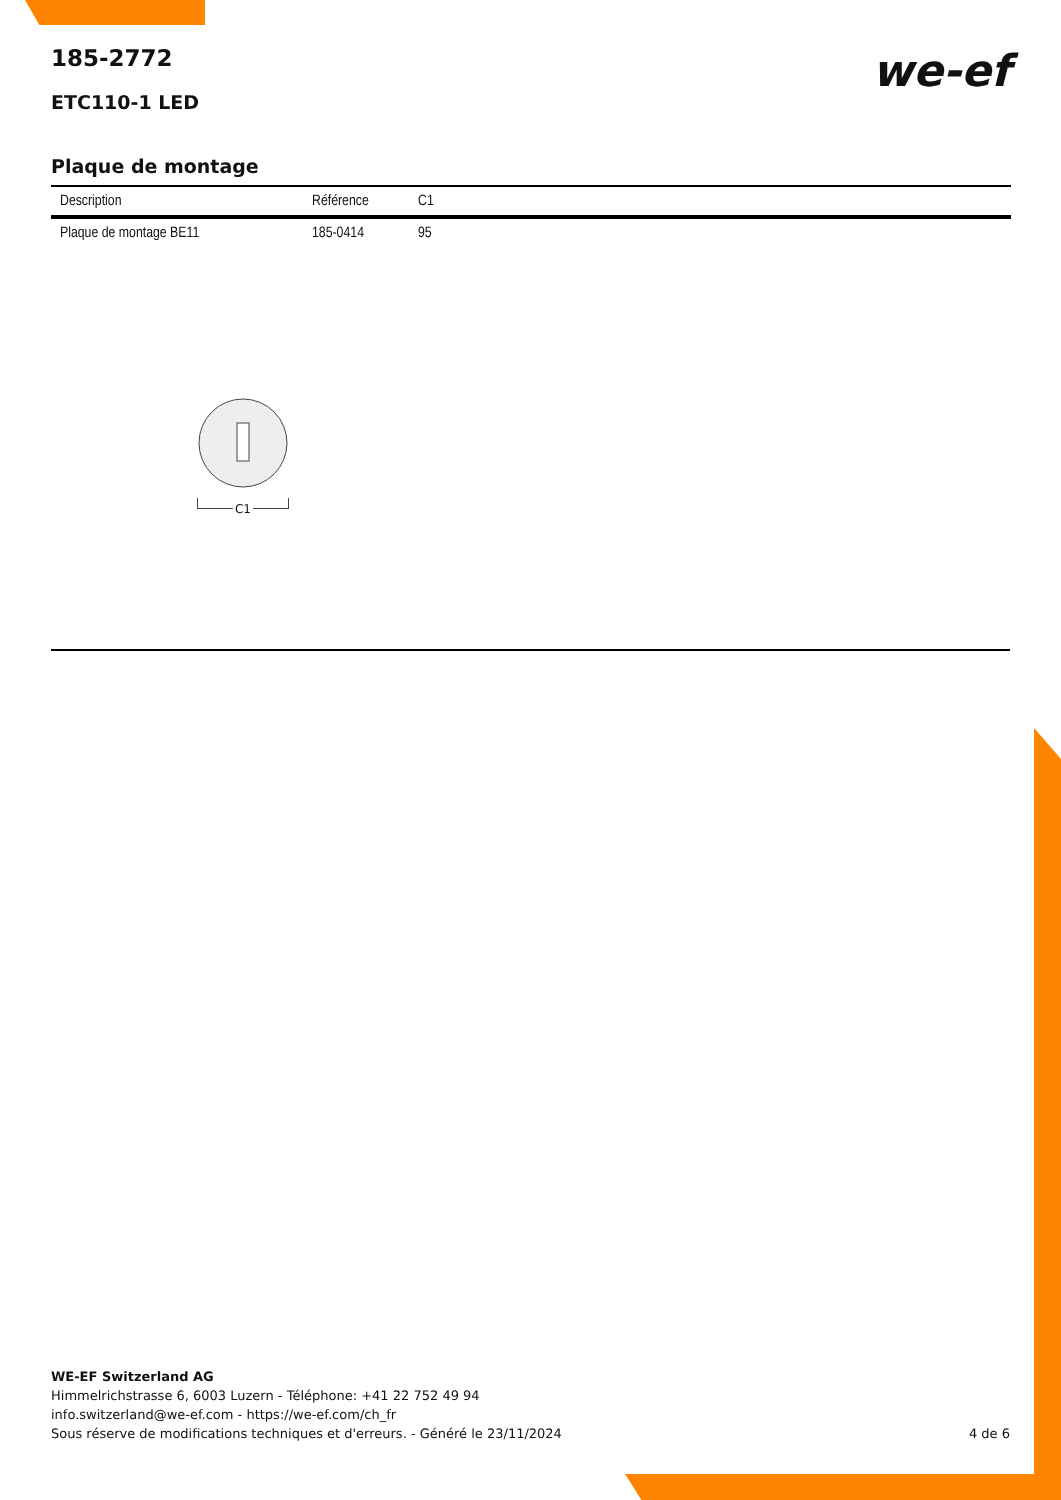we-ef
185-2772
ETC110-1 LED
Plaque de montage
| Description | Référence | C1 |
| --- | --- | --- |
| Plaque de montage BE11 | 185-0414 | 95 |
C1
WE-EF Switzerland AG
Himmelrichstrasse 6, 6003 Luzern - Téléphone: +41 22 752 49 94
info.switzerland@we-ef.com - https://we-ef.com/ch_fr
Sous réserve de modifications techniques et d'erreurs. - Généré le 23/11/2024 4 de 6